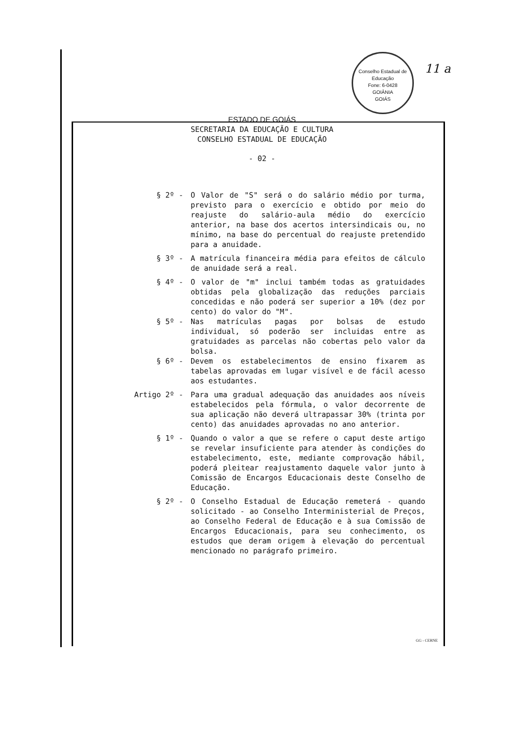Conselho Estadual de Educação
Fone: 6-0428
GOIÂNIA
GOIÁS
11 a
ESTADO DE GOIÁS
SECRETARIA DA EDUCAÇÃO E CULTURA
CONSELHO ESTADUAL DE EDUCAÇÃO
- 02 -
§ 2º -
O Valor de "S" será o do salário médio por turma, previsto para o exercício e obtido por meio do reajuste do salário-aula médio do exercício anterior, na base dos acertos intersindicais ou, no mínimo, na base do percentual do reajuste pretendido para a anuidade.
§ 3º -
A matrícula financeira média para efeitos de cálculo de anuidade será a real.
§ 4º -
O valor de "m" inclui também todas as gratuidades obtidas pela globalização das reduções parciais concedidas e não poderá ser superior a 10% (dez por cento) do valor do "M".
§ 5º -
Nas matrículas pagas por bolsas de estudo individual, só poderão ser incluidas entre as gratuidades as parcelas não cobertas pelo valor da bolsa.
§ 6º -
Devem os estabelecimentos de ensino fixarem as tabelas aprovadas em lugar visível e de fácil acesso aos estudantes.
Artigo 2º -
Para uma gradual adequação das anuidades aos níveis estabelecidos pela fórmula, o valor decorrente de sua aplicação não deverá ultrapassar 30% (trinta por cento) das anuidades aprovadas no ano anterior.
§ 1º -
Quando o valor a que se refere o caput deste artigo se revelar insuficiente para atender às condições do estabelecimento, este, mediante comprovação hábil, poderá pleitear reajustamento daquele valor junto à Comissão de Encargos Educacionais deste Conselho de Educação.
§ 2º -
O Conselho Estadual de Educação remeterá - quando solicitado - ao Conselho Interministerial de Preços, ao Conselho Federal de Educação e à sua Comissão de Encargos Educacionais, para seu conhecimento, os estudos que deram origem à elevação do percentual mencionado no parágrafo primeiro.
GG - CERNE